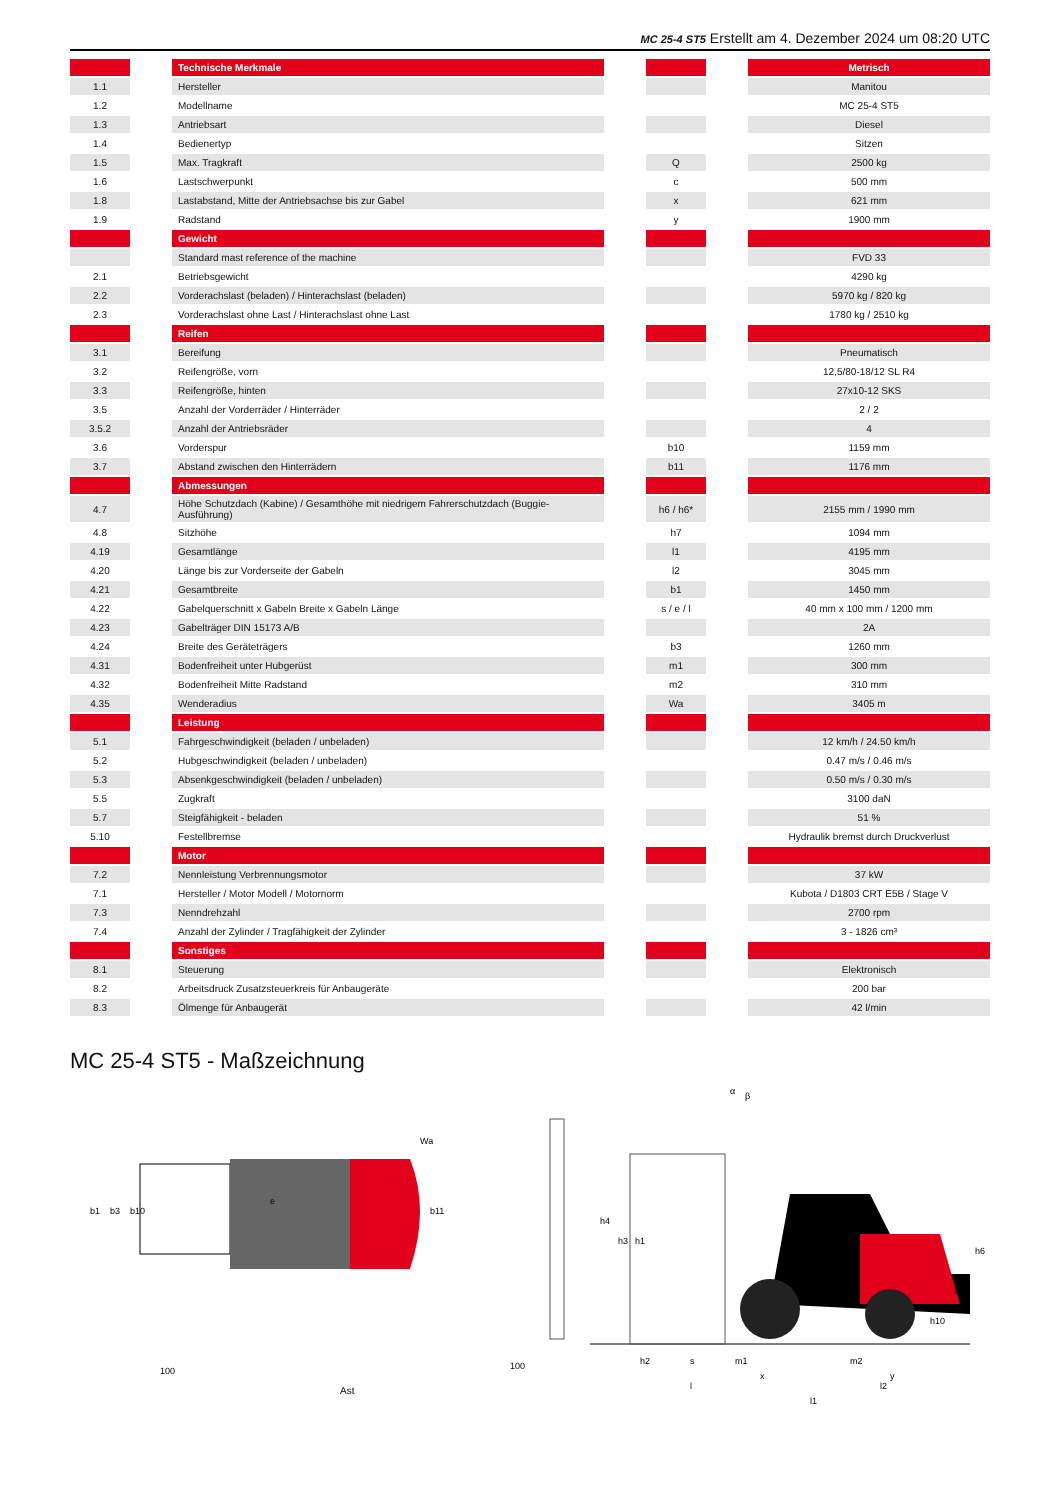MC 25-4 ST5 Erstellt am 4. Dezember 2024 um 08:20 UTC
| | | Technische Merkmale | | | | Metrisch |
| 1.1 | | Hersteller | | | | Manitou |
| 1.2 | | Modellname | | | | MC 25-4 ST5 |
| 1.3 | | Antriebsart | | | | Diesel |
| 1.4 | | Bedienertyp | | | | Sitzen |
| 1.5 | | Max. Tragkraft | | Q | | 2500 kg |
| 1.6 | | Lastschwerpunkt | | c | | 500 mm |
| 1.8 | | Lastabstand, Mitte der Antriebsachse bis zur Gabel | | x | | 621 mm |
| 1.9 | | Radstand | | y | | 1900 mm |
| | | Gewicht | | | | |
| | | Standard mast reference of the machine | | | | FVD 33 |
| 2.1 | | Betriebsgewicht | | | | 4290 kg |
| 2.2 | | Vorderachslast (beladen) / Hinterachslast (beladen) | | | | 5970 kg / 820 kg |
| 2.3 | | Vorderachslast ohne Last / Hinterachslast ohne Last | | | | 1780 kg / 2510 kg |
| | | Reifen | | | | |
| 3.1 | | Bereifung | | | | Pneumatisch |
| 3.2 | | Reifengröße, vorn | | | | 12,5/80-18/12 SL R4 |
| 3.3 | | Reifengröße, hinten | | | | 27x10-12 SKS |
| 3.5 | | Anzahl der Vorderräder / Hinterräder | | | | 2 / 2 |
| 3.5.2 | | Anzahl der Antriebsräder | | | | 4 |
| 3.6 | | Vorderspur | | b10 | | 1159 mm |
| 3.7 | | Abstand zwischen den Hinterrädern | | b11 | | 1176 mm |
| | | Abmessungen | | | | |
| 4.7 | | Höhe Schutzdach (Kabine) / Gesamthöhe mit niedrigem Fahrerschutzdach (Buggie-Ausführung) | | h6 / h6* | | 2155 mm / 1990 mm |
| 4.8 | | Sitzhöhe | | h7 | | 1094 mm |
| 4.19 | | Gesamtlänge | | l1 | | 4195 mm |
| 4.20 | | Länge bis zur Vorderseite der Gabeln | | l2 | | 3045 mm |
| 4.21 | | Gesamtbreite | | b1 | | 1450 mm |
| 4.22 | | Gabelquerschnitt x Gabeln Breite x Gabeln Länge | | s / e / l | | 40 mm x 100 mm / 1200 mm |
| 4.23 | | Gabelträger DIN 15173 A/B | | | | 2A |
| 4.24 | | Breite des Geräteträgers | | b3 | | 1260 mm |
| 4.31 | | Bodenfreiheit unter Hubgerüst | | m1 | | 300 mm |
| 4.32 | | Bodenfreiheit Mitte Radstand | | m2 | | 310 mm |
| 4.35 | | Wenderadius | | Wa | | 3405 m |
| | | Leistung | | | | |
| 5.1 | | Fahrgeschwindigkeit (beladen / unbeladen) | | | | 12 km/h / 24.50 km/h |
| 5.2 | | Hubgeschwindigkeit (beladen / unbeladen) | | | | 0.47 m/s / 0.46 m/s |
| 5.3 | | Absenkgeschwindigkeit (beladen / unbeladen) | | | | 0.50 m/s / 0.30 m/s |
| 5.5 | | Zugkraft | | | | 3100 daN |
| 5.7 | | Steigfähigkeit - beladen | | | | 51 % |
| 5.10 | | Festellbremse | | | | Hydraulik bremst durch Druckverlust |
| | | Motor | | | | |
| 7.2 | | Nennleistung Verbrennungsmotor | | | | 37 kW |
| 7.1 | | Hersteller / Motor Modell / Motornorm | | | | Kubota / D1803 CRT E5B / Stage V |
| 7.3 | | Nenndrehzahl | | | | 2700 rpm |
| 7.4 | | Anzahl der Zylinder / Tragfähigkeit der Zylinder | | | | 3 - 1826 cm³ |
| | | Sonstiges | | | | |
| 8.1 | | Steuerung | | | | Elektronisch |
| 8.2 | | Arbeitsdruck Zusatzsteuerkreis für Anbaugeräte | | | | 200 bar |
| 8.3 | | Ölmenge für Anbaugerät | | | | 42 l/min |
MC 25-4 ST5 - Maßzeichnung
b1
b3
b10
e
b11
Wa
100
100
Ast
h4
h3
h1
α
β
h6
h7
h10
h2
s
m1
m2
x
y
l
l2
l1